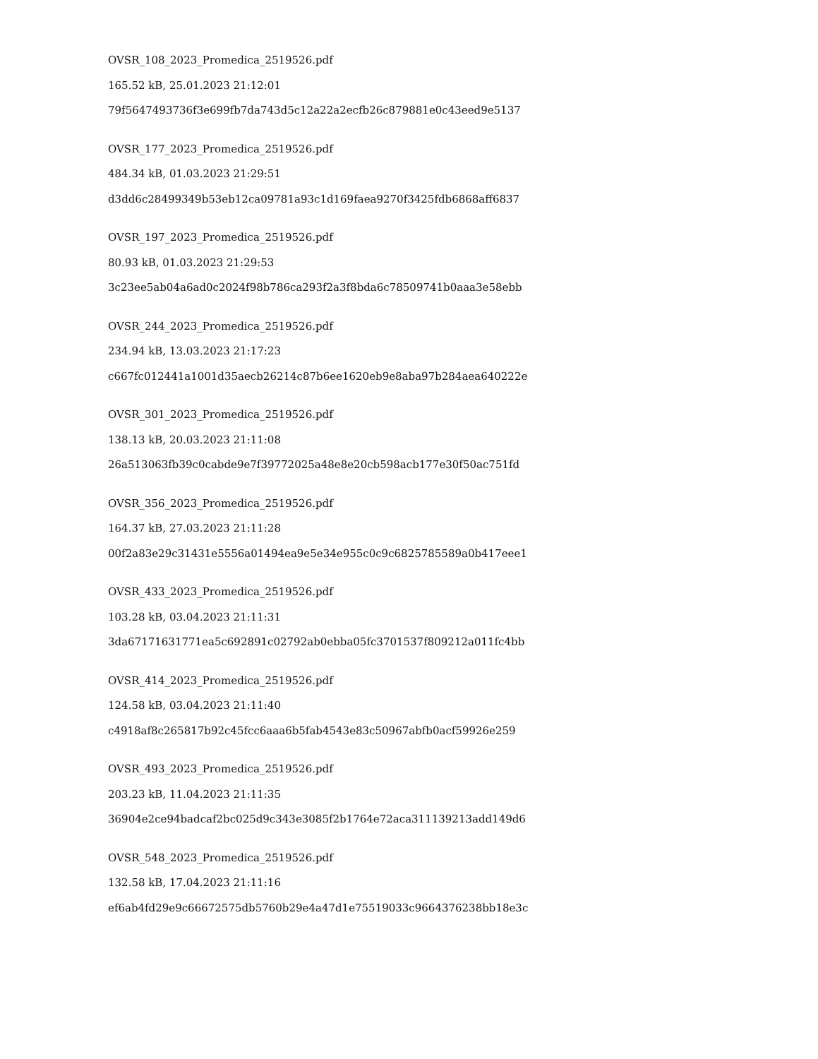OVSR_108_2023_Promedica_2519526.pdf
165.52 kB, 25.01.2023 21:12:01
79f5647493736f3e699fb7da743d5c12a22a2ecfb26c879881e0c43eed9e5137
OVSR_177_2023_Promedica_2519526.pdf
484.34 kB, 01.03.2023 21:29:51
d3dd6c28499349b53eb12ca09781a93c1d169faea9270f3425fdb6868aff6837
OVSR_197_2023_Promedica_2519526.pdf
80.93 kB, 01.03.2023 21:29:53
3c23ee5ab04a6ad0c2024f98b786ca293f2a3f8bda6c78509741b0aaa3e58ebb
OVSR_244_2023_Promedica_2519526.pdf
234.94 kB, 13.03.2023 21:17:23
c667fc012441a1001d35aecb26214c87b6ee1620eb9e8aba97b284aea640222e
OVSR_301_2023_Promedica_2519526.pdf
138.13 kB, 20.03.2023 21:11:08
26a513063fb39c0cabde9e7f39772025a48e8e20cb598acb177e30f50ac751fd
OVSR_356_2023_Promedica_2519526.pdf
164.37 kB, 27.03.2023 21:11:28
00f2a83e29c31431e5556a01494ea9e5e34e955c0c9c6825785589a0b417eee1
OVSR_433_2023_Promedica_2519526.pdf
103.28 kB, 03.04.2023 21:11:31
3da67171631771ea5c692891c02792ab0ebba05fc3701537f809212a011fc4bb
OVSR_414_2023_Promedica_2519526.pdf
124.58 kB, 03.04.2023 21:11:40
c4918af8c265817b92c45fcc6aaa6b5fab4543e83c50967abfb0acf59926e259
OVSR_493_2023_Promedica_2519526.pdf
203.23 kB, 11.04.2023 21:11:35
36904e2ce94badcaf2bc025d9c343e3085f2b1764e72aca311139213add149d6
OVSR_548_2023_Promedica_2519526.pdf
132.58 kB, 17.04.2023 21:11:16
ef6ab4fd29e9c66672575db5760b29e4a47d1e75519033c9664376238bb18e3c